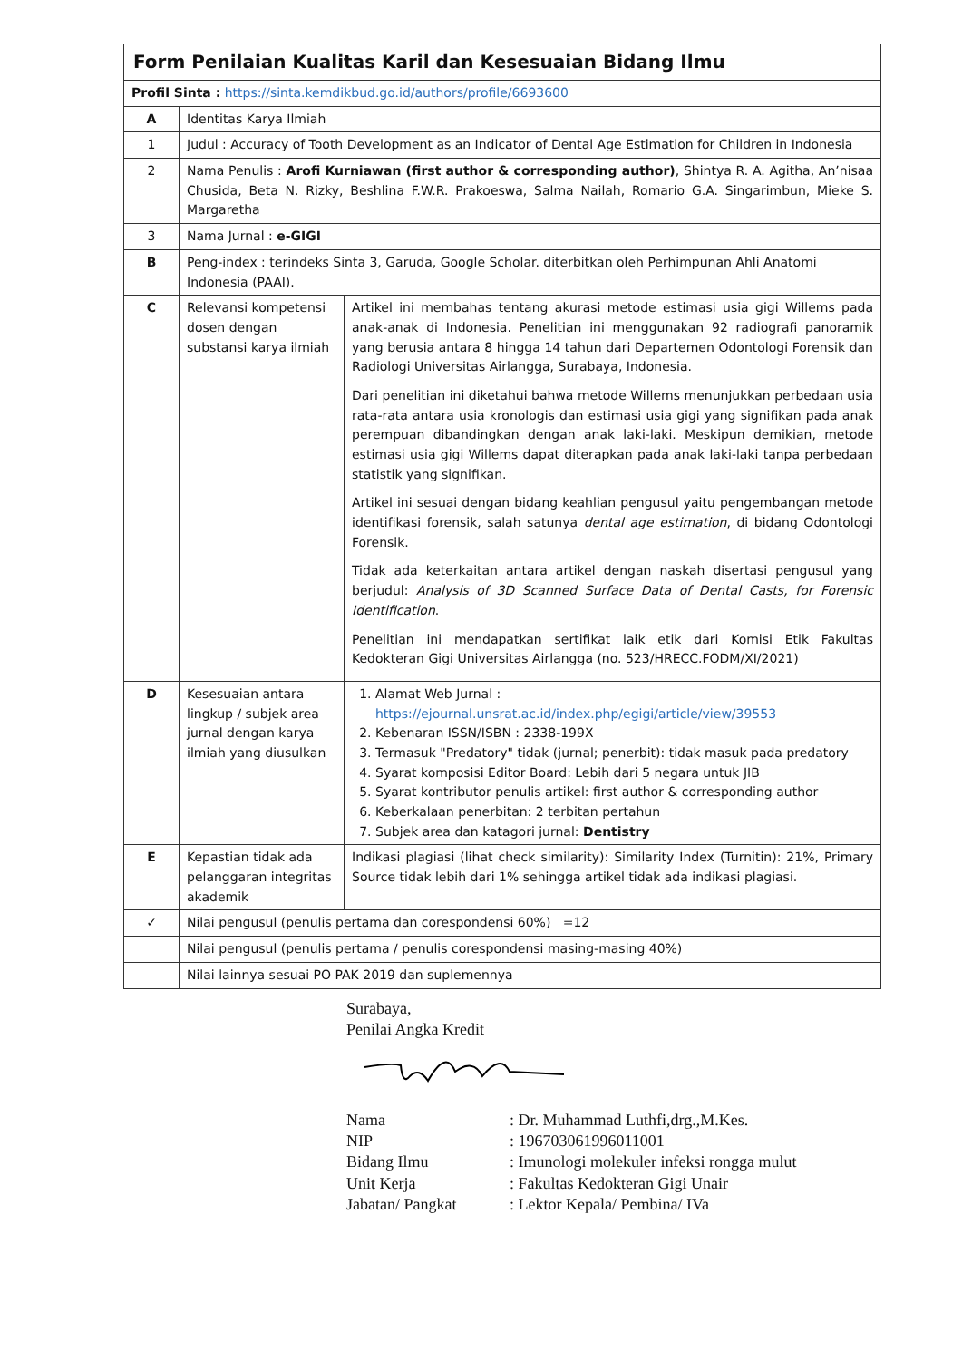| Form Penilaian Kualitas Karil dan Kesesuaian Bidang Ilmu | | |
| Profil Sinta : https://sinta.kemdikbud.go.id/authors/profile/6693600 | | |
| A | Identitas Karya Ilmiah | |
| 1 | Judul : Accuracy of Tooth Development as an Indicator of Dental Age Estimation for Children in Indonesia | |
| 2 | Nama Penulis : Arofi Kurniawan (first author & corresponding author) , Shintya R. A. Agitha, An’nisaa Chusida, Beta N. Rizky, Beshlina F.W.R. Prakoeswa, Salma Nailah, Romario G.A. Singarimbun, Mieke S. Margaretha | |
| 3 | Nama Jurnal : e-GIGI | |
| B | Peng-index : terindeks Sinta 3, Garuda, Google Scholar. diterbitkan oleh Perhimpunan Ahli Anatomi Indonesia (PAAI). | |
| C | Relevansi kompetensi dosen dengan substansi karya ilmiah | Artikel ini membahas tentang akurasi metode estimasi usia gigi Willems pada anak-anak di Indonesia. Penelitian ini menggunakan 92 radiografi panoramik yang berusia antara 8 hingga 14 tahun dari Departemen Odontologi Forensik dan Radiologi Universitas Airlangga, Surabaya, Indonesia. Dari penelitian ini diketahui bahwa metode Willems menunjukkan perbedaan usia rata-rata antara usia kronologis dan estimasi usia gigi yang signifikan pada anak perempuan dibandingkan dengan anak laki-laki. Meskipun demikian, metode estimasi usia gigi Willems dapat diterapkan pada anak laki-laki tanpa perbedaan statistik yang signifikan. Artikel ini sesuai dengan bidang keahlian pengusul yaitu pengembangan metode identifikasi forensik, salah satunya dental age estimation , di bidang Odontologi Forensik. Tidak ada keterkaitan antara artikel dengan naskah disertasi pengusul yang berjudul: Analysis of 3D Scanned Surface Data of Dental Casts, for Forensic Identification . Penelitian ini mendapatkan sertifikat laik etik dari Komisi Etik Fakultas Kedokteran Gigi Universitas Airlangga (no. 523/HRECC.FODM/XI/2021) |
| D | Kesesuaian antara lingkup / subjek area jurnal dengan karya ilmiah yang diusulkan | 1. Alamat Web Jurnal : https://ejournal.unsrat.ac.id/index.php/egigi/article/view/39553 2. Kebenaran ISSN/ISBN : 2338-199X 3. Termasuk "Predatory" tidak (jurnal; penerbit): tidak masuk pada predatory 4. Syarat komposisi Editor Board: Lebih dari 5 negara untuk JIB 5. Syarat kontributor penulis artikel: first author & corresponding author 6. Keberkalaan penerbitan: 2 terbitan pertahun 7. Subjek area dan katagori jurnal: Dentistry |
| E | Kepastian tidak ada pelanggaran integritas akademik | Indikasi plagiasi (lihat check similarity): Similarity Index (Turnitin): 21%, Primary Source tidak lebih dari 1% sehingga artikel tidak ada indikasi plagiasi. |
| ✓ | Nilai pengusul (penulis pertama dan corespondensi 60%) =12 | |
| | Nilai pengusul (penulis pertama / penulis corespondensi masing-masing 40%) | |
| | Nilai lainnya sesuai PO PAK 2019 dan suplemennya | |
Surabaya,
Penilai Angka Kredit
| Nama | : Dr. Muhammad Luthfi,drg.,M.Kes. |
| NIP | : 196703061996011001 |
| Bidang Ilmu | : Imunologi molekuler infeksi rongga mulut |
| Unit Kerja | : Fakultas Kedokteran Gigi Unair |
| Jabatan/ Pangkat | : Lektor Kepala/ Pembina/ IVa |